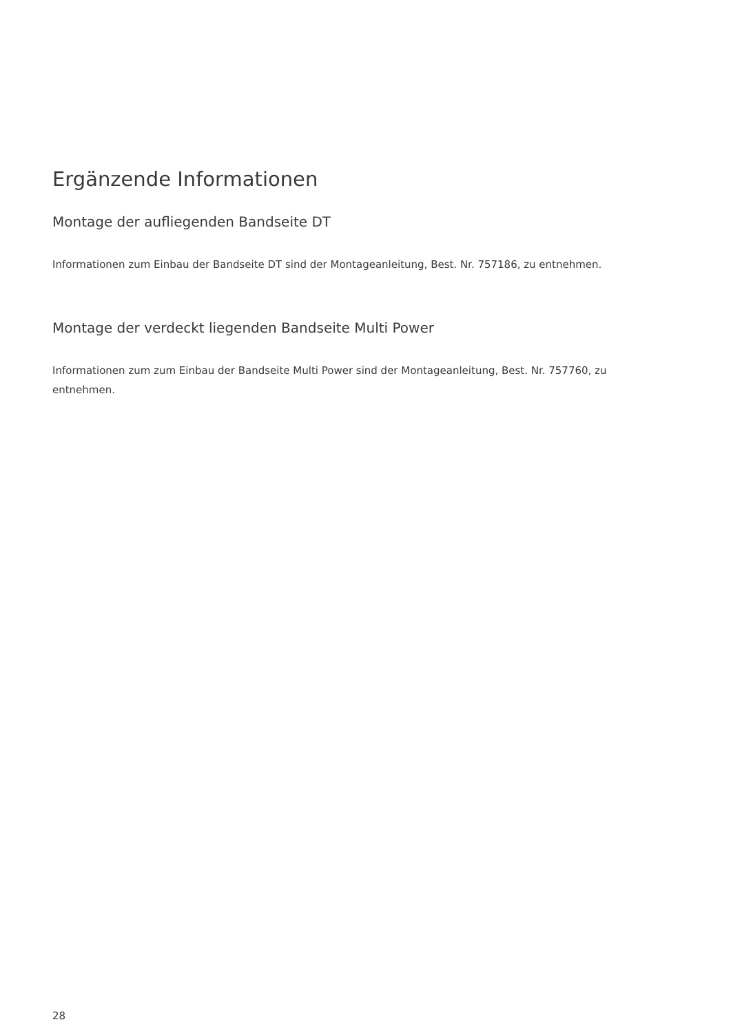Ergänzende Informationen
Montage der aufliegenden Bandseite DT
Informationen zum Einbau der Bandseite DT sind der Montageanleitung, Best. Nr. 757186, zu entnehmen.
Montage der verdeckt liegenden Bandseite Multi Power
Informationen zum zum Einbau der Bandseite Multi Power sind der Montageanleitung, Best. Nr. 757760, zu entnehmen.
28